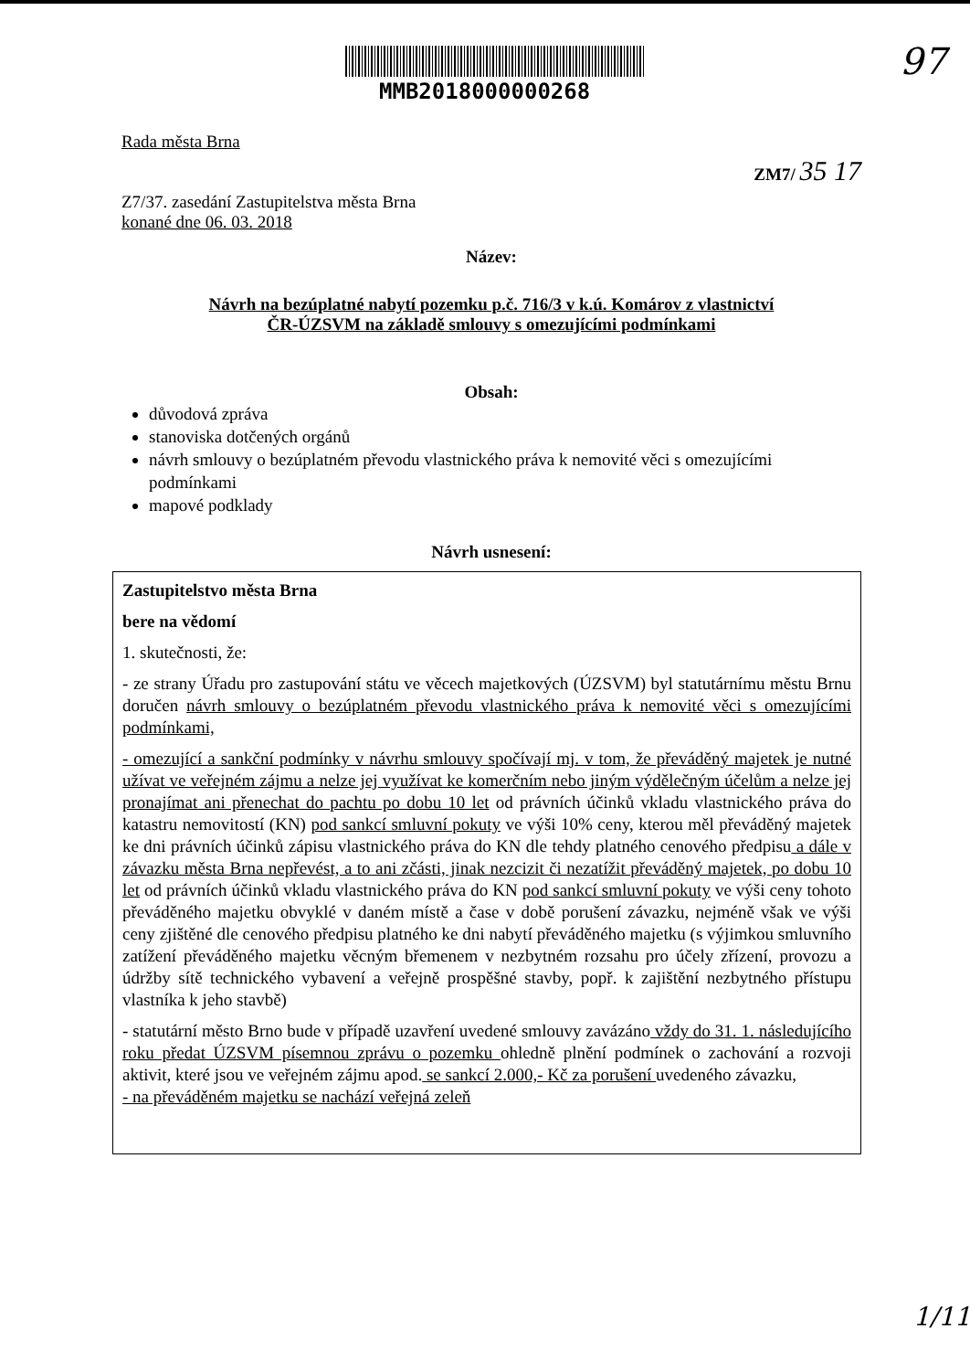MMB2018000000268
97
1/11
Rada města Brna
ZM7/ 35 17
Z7/37. zasedání Zastupitelstva města Brna
konané dne 06. 03. 2018
Název:
Návrh na bezúplatné nabytí pozemku p.č. 716/3 v k.ú. Komárov z vlastnictví
ČR-ÚZSVM na základě smlouvy s omezujícími podmínkami
Obsah:
důvodová zpráva
stanoviska dotčených orgánů
návrh smlouvy o bezúplatném převodu vlastnického práva k nemovité věci s omezujícími podmínkami
mapové podklady
Návrh usnesení:
Zastupitelstvo města Brna
bere na vědomí
1. skutečnosti, že:
- ze strany Úřadu pro zastupování státu ve věcech majetkových (ÚZSVM) byl statutárnímu městu Brnu doručen návrh smlouvy o bezúplatném převodu vlastnického práva k nemovité věci s omezujícími podmínkami,
- omezující a sankční podmínky v návrhu smlouvy spočívají mj. v tom, že převáděný majetek je nutné užívat ve veřejném zájmu a nelze jej využívat ke komerčním nebo jiným výdělečným účelům a nelze jej pronajímat ani přenechat do pachtu po dobu 10 let od právních účinků vkladu vlastnického práva do katastru nemovitostí (KN) pod sankcí smluvní pokuty ve výši 10% ceny, kterou měl převáděný majetek ke dni právních účinků zápisu vlastnického práva do KN dle tehdy platného cenového předpisu a dále v závazku města Brna nepřevést, a to ani zčásti, jinak nezcizit či nezatížit převáděný majetek, po dobu 10 let od právních účinků vkladu vlastnického práva do KN pod sankcí smluvní pokuty ve výši ceny tohoto převáděného majetku obvyklé v daném místě a čase v době porušení závazku, nejméně však ve výši ceny zjištěné dle cenového předpisu platného ke dni nabytí převáděného majetku (s výjimkou smluvního zatížení převáděného majetku věcným břemenem v nezbytném rozsahu pro účely zřízení, provozu a údržby sítě technického vybavení a veřejně prospěšné stavby, popř. k zajištění nezbytného přístupu vlastníka k jeho stavbě)
- statutární město Brno bude v případě uzavření uvedené smlouvy zavázáno vždy do 31. 1. následujícího roku předat ÚZSVM písemnou zprávu o pozemku ohledně plnění podmínek o zachování a rozvoji aktivit, které jsou ve veřejném zájmu apod. se sankcí 2.000,- Kč za porušení uvedeného závazku,
- na převáděném majetku se nachází veřejná zeleň